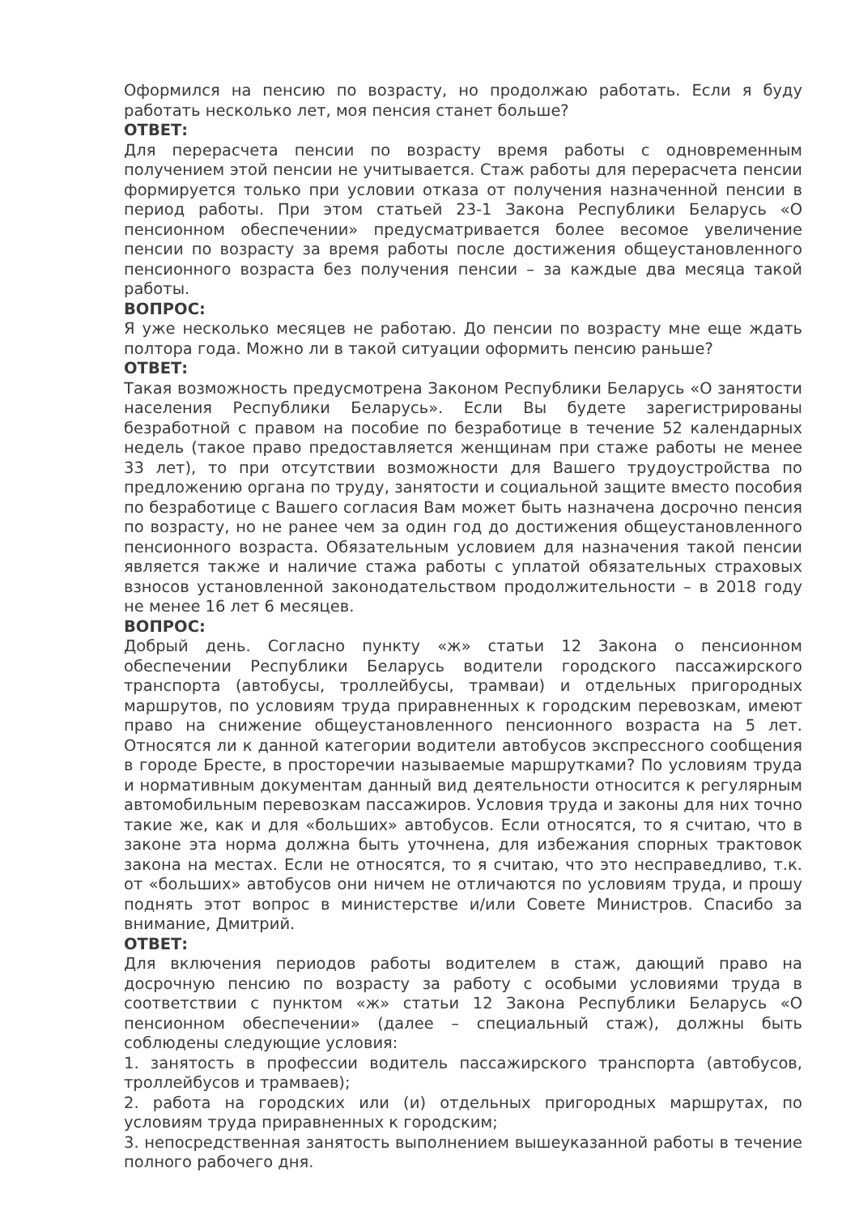Оформился на пенсию по возрасту, но продолжаю работать. Если я буду работать несколько лет, моя пенсия станет больше?
ОТВЕТ:
Для перерасчета пенсии по возрасту время работы с одновременным получением этой пенсии не учитывается. Стаж работы для перерасчета пенсии формируется только при условии отказа от получения назначенной пенсии в период работы. При этом статьей 23-1 Закона Республики Беларусь «О пенсионном обеспечении» предусматривается более весомое увеличение пенсии по возрасту за время работы после достижения общеустановленного пенсионного возраста без получения пенсии – за каждые два месяца такой работы.
ВОПРОС:
Я уже несколько месяцев не работаю. До пенсии по возрасту мне еще ждать полтора года. Можно ли в такой ситуации оформить пенсию раньше?
ОТВЕТ:
Такая возможность предусмотрена Законом Республики Беларусь «О занятости населения Республики Беларусь». Если Вы будете зарегистрированы безработной с правом на пособие по безработице в течение 52 календарных недель (такое право предоставляется женщинам при стаже работы не менее 33 лет), то при отсутствии возможности для Вашего трудоустройства по предложению органа по труду, занятости и социальной защите вместо пособия по безработице с Вашего согласия Вам может быть назначена досрочно пенсия по возрасту, но не ранее чем за один год до достижения общеустановленного пенсионного возраста. Обязательным условием для назначения такой пенсии является также и наличие стажа работы с уплатой обязательных страховых взносов установленной законодательством продолжительности – в 2018 году не менее 16 лет 6 месяцев.
ВОПРОС:
Добрый день. Согласно пункту «ж» статьи 12 Закона о пенсионном обеспечении Республики Беларусь водители городского пассажирского транспорта (автобусы, троллейбусы, трамваи) и отдельных пригородных маршрутов, по условиям труда приравненных к городским перевозкам, имеют право на снижение общеустановленного пенсионного возраста на 5 лет. Относятся ли к данной категории водители автобусов экспрессного сообщения в городе Бресте, в просторечии называемые маршрутками? По условиям труда и нормативным документам данный вид деятельности относится к регулярным автомобильным перевозкам пассажиров. Условия труда и законы для них точно такие же, как и для «больших» автобусов. Если относятся, то я считаю, что в законе эта норма должна быть уточнена, для избежания спорных трактовок закона на местах. Если не относятся, то я считаю, что это несправедливо, т.к. от «больших» автобусов они ничем не отличаются по условиям труда, и прошу поднять этот вопрос в министерстве и/или Совете Министров. Спасибо за внимание, Дмитрий.
ОТВЕТ:
Для включения периодов работы водителем в стаж, дающий право на досрочную пенсию по возрасту за работу с особыми условиями труда в соответствии с пунктом «ж» статьи 12 Закона Республики Беларусь «О пенсионном обеспечении» (далее – специальный стаж), должны быть соблюдены следующие условия:
1. занятость в профессии водитель пассажирского транспорта (автобусов, троллейбусов и трамваев);
2. работа на городских или (и) отдельных пригородных маршрутах, по условиям труда приравненных к городским;
3. непосредственная занятость выполнением вышеуказанной работы в течение полного рабочего дня.